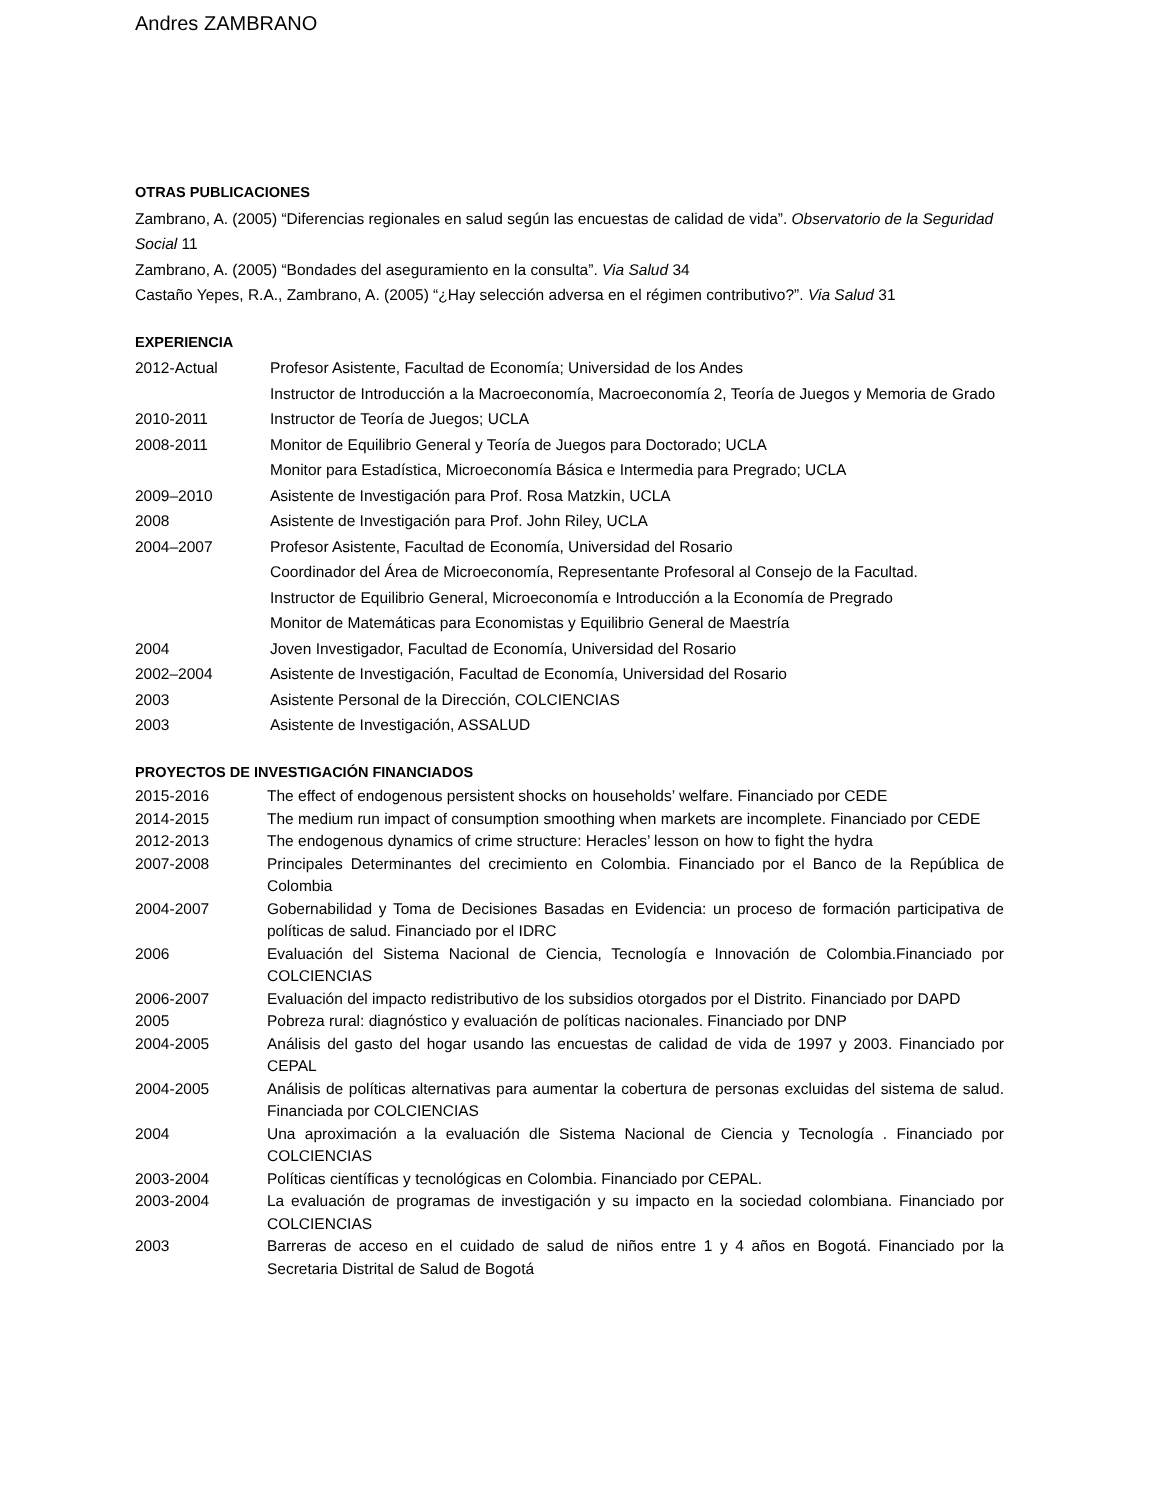Andres ZAMBRANO
OTRAS PUBLICACIONES
Zambrano, A. (2005) “Diferencias regionales en salud según las encuestas de calidad de vida”. Observatorio de la Seguridad Social 11
Zambrano, A. (2005) “Bondades del aseguramiento en la consulta”. Via Salud 34
Castaño Yepes, R.A., Zambrano, A. (2005) “¿Hay selección adversa en el régimen contributivo?”. Via Salud 31
EXPERIENCIA
2012-Actual Profesor Asistente, Facultad de Economía; Universidad de los Andes
Instructor de Introducción a la Macroeconomía, Macroeconomía 2, Teoría de Juegos y Memoria de Grado
2010-2011 Instructor de Teoría de Juegos; UCLA
2008-2011 Monitor de Equilibrio General y Teoría de Juegos para Doctorado; UCLA
Monitor para Estadística, Microeconomía Básica e Intermedia para Pregrado; UCLA
2009–2010 Asistente de Investigación para Prof. Rosa Matzkin, UCLA
2008 Asistente de Investigación para Prof. John Riley, UCLA
2004–2007 Profesor Asistente, Facultad de Economía, Universidad del Rosario
Coordinador del Área de Microeconomía, Representante Profesoral al Consejo de la Facultad.
Instructor de Equilibrio General, Microeconomía e Introducción a la Economía de Pregrado
Monitor de Matemáticas para Economistas y Equilibrio General de Maestría
2004 Joven Investigador, Facultad de Economía, Universidad del Rosario
2002–2004 Asistente de Investigación, Facultad de Economía, Universidad del Rosario
2003 Asistente Personal de la Dirección, COLCIENCIAS
2003 Asistente de Investigación, ASSALUD
PROYECTOS DE INVESTIGACIÓN FINANCIADOS
2015-2016
The effect of endogenous persistent shocks on households’ welfare. Financiado por CEDE
2014-2015
The medium run impact of consumption smoothing when markets are incomplete. Financiado por CEDE
2012-2013
The endogenous dynamics of crime structure: Heracles’ lesson on how to fight the hydra
2007-2008
Principales Determinantes del crecimiento en Colombia. Financiado por el Banco de la República de Colombia
2004-2007
Gobernabilidad y Toma de Decisiones Basadas en Evidencia: un proceso de formación participativa de políticas de salud. Financiado por el IDRC
2006
Evaluación del Sistema Nacional de Ciencia, Tecnología e Innovación de Colombia.Financiado por COLCIENCIAS
2006-2007
Evaluación del impacto redistributivo de los subsidios otorgados por el Distrito. Financiado por DAPD
2005
Pobreza rural: diagnóstico y evaluación de políticas nacionales. Financiado por DNP
2004-2005
Análisis del gasto del hogar usando las encuestas de calidad de vida de 1997 y 2003. Financiado por CEPAL
2004-2005
Análisis de políticas alternativas para aumentar la cobertura de personas excluidas del sistema de salud. Financiada por COLCIENCIAS
2004
Una aproximación a la evaluación dle Sistema Nacional de Ciencia y Tecnología . Financiado por COLCIENCIAS
2003-2004
Políticas científicas y tecnológicas en Colombia. Financiado por CEPAL.
2003-2004
La evaluación de programas de investigación y su impacto en la sociedad colombiana. Financiado por COLCIENCIAS
2003
Barreras de acceso en el cuidado de salud de niños entre 1 y 4 años en Bogotá. Financiado por la Secretaria Distrital de Salud de Bogotá